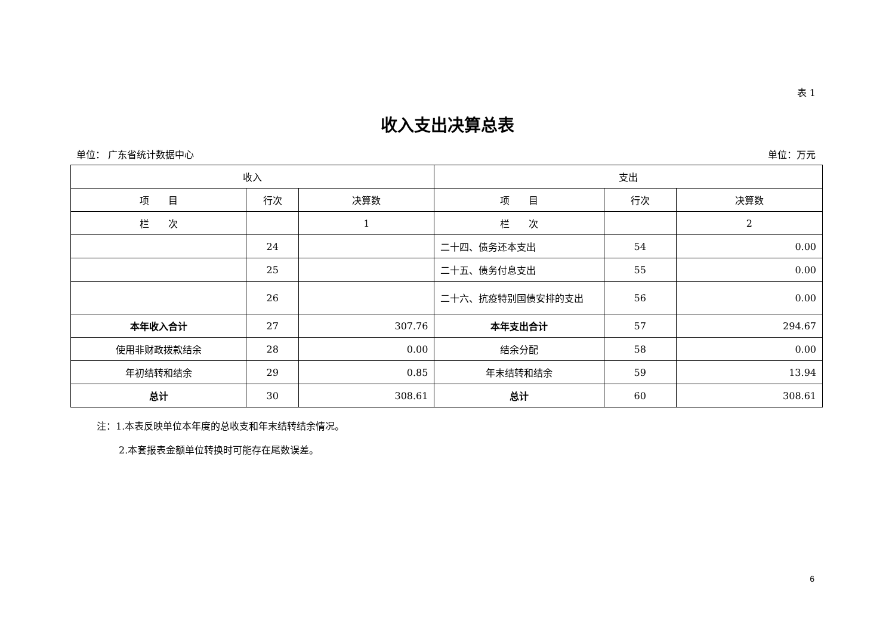表 1
收入支出决算总表
单位： 广东省统计数据中心 单位：万元
| 收入 | | | 支出 | | |
| --- | --- | --- | --- | --- | --- |
| 项 目 | 行次 | 决算数 | 项 目 | 行次 | 决算数 |
| 栏 次 | | 1 | 栏 次 | | 2 |
| | 24 | | 二十四、债务还本支出 | 54 | 0.00 |
| | 25 | | 二十五、债务付息支出 | 55 | 0.00 |
| | 26 | | 二十六、抗疫特别国债安排的支出 | 56 | 0.00 |
| 本年收入合计 | 27 | 307.76 | 本年支出合计 | 57 | 294.67 |
| 使用非财政拨款结余 | 28 | 0.00 | 结余分配 | 58 | 0.00 |
| 年初结转和结余 | 29 | 0.85 | 年末结转和结余 | 59 | 13.94 |
| 总计 | 30 | 308.61 | 总计 | 60 | 308.61 |
注：1.本表反映单位本年度的总收支和年末结转结余情况。
2.本套报表金额单位转换时可能存在尾数误差。
6